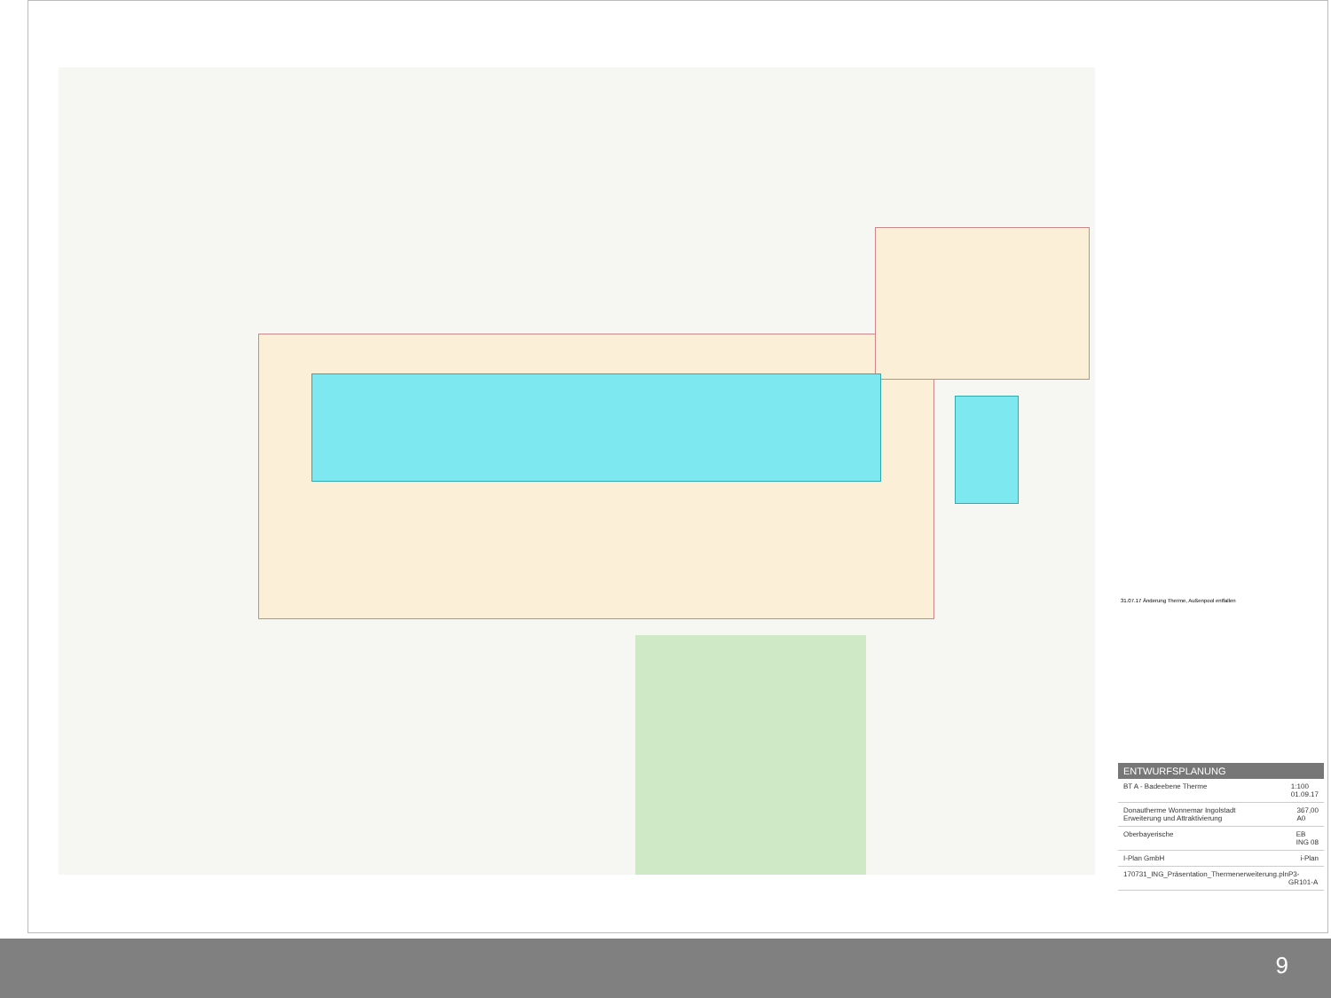31.07.17 Änderung Therme, Außenpool entfallen
ENTWURFSPLANUNG
BT A - Badeebene Therme 1:100
01.09.17
Donautherme Wonnemar Ingolstadt
Erweiterung und Attraktivierung 367,00
A0
Oberbayerische EB
ING 08
I-Plan GmbH i-Plan
170731_ING_Präsentation_Thermenerweiterung.pln P3-GR101-A
9